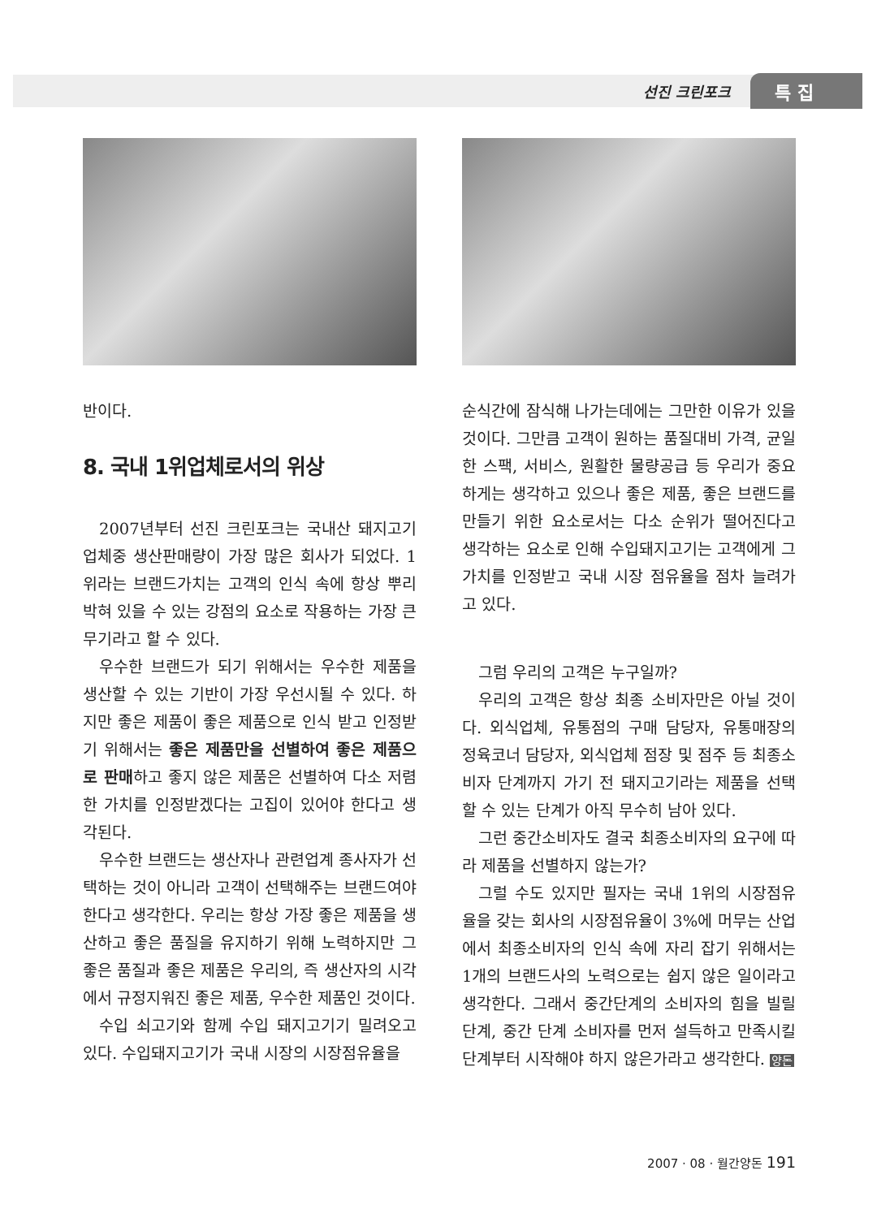선진 크린포크 특 집
반이다.
8. 국내 1위업체로서의 위상
2007년부터 선진 크린포크는 국내산 돼지고기 업체중 생산판매량이 가장 많은 회사가 되었다. 1위라는 브랜드가치는 고객의 인식 속에 항상 뿌리 박혀 있을 수 있는 강점의 요소로 작용하는 가장 큰 무기라고 할 수 있다.
우수한 브랜드가 되기 위해서는 우수한 제품을 생산할 수 있는 기반이 가장 우선시될 수 있다. 하지만 좋은 제품이 좋은 제품으로 인식 받고 인정받기 위해서는 좋은 제품만을 선별하여 좋은 제품으로 판매하고 좋지 않은 제품은 선별하여 다소 저렴한 가치를 인정받겠다는 고집이 있어야 한다고 생각된다.
우수한 브랜드는 생산자나 관련업계 종사자가 선택하는 것이 아니라 고객이 선택해주는 브랜드여야 한다고 생각한다. 우리는 항상 가장 좋은 제품을 생산하고 좋은 품질을 유지하기 위해 노력하지만 그 좋은 품질과 좋은 제품은 우리의, 즉 생산자의 시각에서 규정지워진 좋은 제품, 우수한 제품인 것이다.
수입 쇠고기와 함께 수입 돼지고기기 밀려오고 있다. 수입돼지고기가 국내 시장의 시장점유율을
순식간에 잠식해 나가는데에는 그만한 이유가 있을 것이다. 그만큼 고객이 원하는 품질대비 가격, 균일한 스팩, 서비스, 원활한 물량공급 등 우리가 중요하게는 생각하고 있으나 좋은 제품, 좋은 브랜드를 만들기 위한 요소로서는 다소 순위가 떨어진다고 생각하는 요소로 인해 수입돼지고기는 고객에게 그 가치를 인정받고 국내 시장 점유율을 점차 늘려가고 있다.
그럼 우리의 고객은 누구일까?
우리의 고객은 항상 최종 소비자만은 아닐 것이다. 외식업체, 유통점의 구매 담당자, 유통매장의 정육코너 담당자, 외식업체 점장 및 점주 등 최종소비자 단계까지 가기 전 돼지고기라는 제품을 선택할 수 있는 단계가 아직 무수히 남아 있다.
그런 중간소비자도 결국 최종소비자의 요구에 따라 제품을 선별하지 않는가?
그럴 수도 있지만 필자는 국내 1위의 시장점유율을 갖는 회사의 시장점유율이 3%에 머무는 산업에서 최종소비자의 인식 속에 자리 잡기 위해서는 1개의 브랜드사의 노력으로는 쉽지 않은 일이라고 생각한다. 그래서 중간단계의 소비자의 힘을 빌릴 단계, 중간 단계 소비자를 먼저 설득하고 만족시킬 단계부터 시작해야 하지 않은가라고 생각한다. 양돈
2007 · 08 · 월간양돈 191